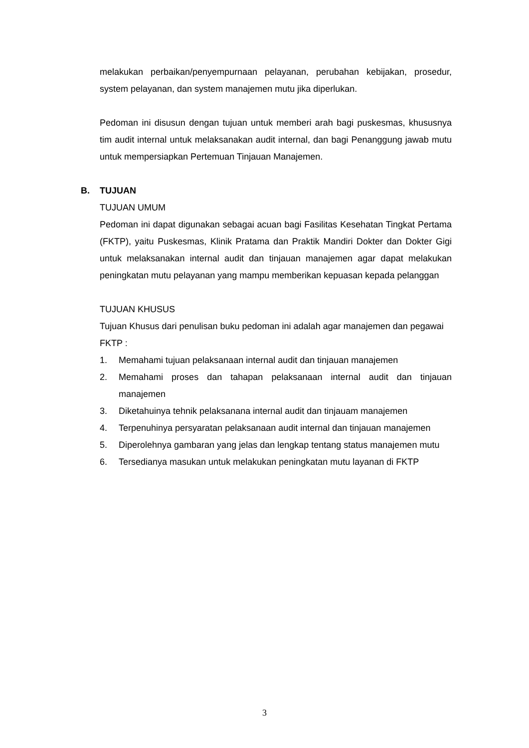melakukan perbaikan/penyempurnaan pelayanan, perubahan kebijakan, prosedur, system pelayanan, dan system manajemen mutu jika diperlukan.
Pedoman ini disusun dengan tujuan untuk memberi arah bagi puskesmas, khususnya tim audit internal untuk melaksanakan audit internal, dan bagi Penanggung jawab mutu untuk mempersiapkan Pertemuan Tinjauan Manajemen.
B. TUJUAN
TUJUAN UMUM
Pedoman ini dapat digunakan sebagai acuan bagi Fasilitas Kesehatan Tingkat Pertama (FKTP), yaitu Puskesmas, Klinik Pratama dan Praktik Mandiri Dokter dan Dokter Gigi untuk melaksanakan internal audit dan tinjauan manajemen agar dapat melakukan peningkatan mutu pelayanan yang mampu memberikan kepuasan kepada pelanggan
TUJUAN KHUSUS
Tujuan Khusus dari penulisan buku pedoman ini adalah agar manajemen dan pegawai FKTP :
1. Memahami tujuan pelaksanaan internal audit dan tinjauan manajemen
2. Memahami proses dan tahapan pelaksanaan internal audit dan tinjauan manajemen
3. Diketahuinya tehnik pelaksanana internal audit dan tinjauam manajemen
4. Terpenuhinya persyaratan pelaksanaan audit internal dan tinjauan manajemen
5. Diperolehnya gambaran yang jelas dan lengkap tentang status manajemen mutu
6. Tersedianya masukan untuk melakukan peningkatan mutu layanan di FKTP
3